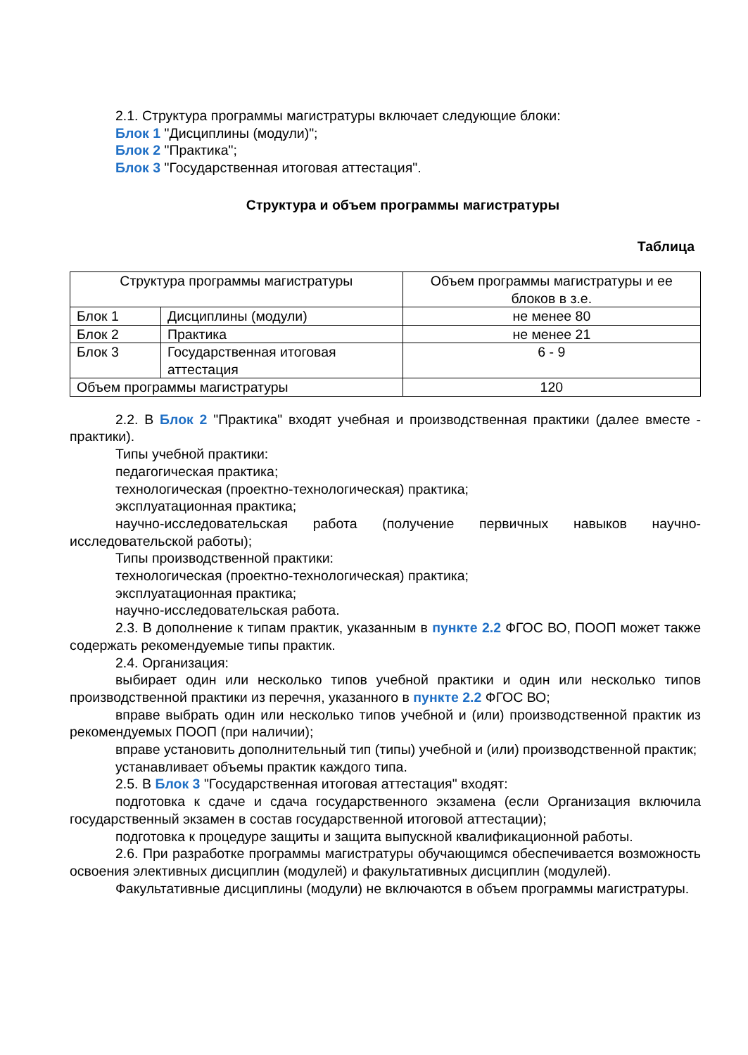2.1. Структура программы магистратуры включает следующие блоки:
Блок 1 "Дисциплины (модули)";
Блок 2 "Практика";
Блок 3 "Государственная итоговая аттестация".
Структура и объем программы магистратуры
Таблица
| Структура программы магистратуры | | Объем программы магистратуры и ее блоков в з.е. |
| Блок 1 | Дисциплины (модули) | не менее 80 |
| Блок 2 | Практика | не менее 21 |
| Блок 3 | Государственная итоговая аттестация | 6 - 9 |
| Объем программы магистратуры | | 120 |
2.2. В Блок 2 "Практика" входят учебная и производственная практики (далее вместе - практики).
Типы учебной практики:
педагогическая практика;
технологическая (проектно-технологическая) практика;
эксплуатационная практика;
научно-исследовательская работа (получение первичных навыков научно-исследовательской работы);
Типы производственной практики:
технологическая (проектно-технологическая) практика;
эксплуатационная практика;
научно-исследовательская работа.
2.3. В дополнение к типам практик, указанным в пункте 2.2 ФГОС ВО, ПООП может также содержать рекомендуемые типы практик.
2.4. Организация:
выбирает один или несколько типов учебной практики и один или несколько типов производственной практики из перечня, указанного в пункте 2.2 ФГОС ВО;
вправе выбрать один или несколько типов учебной и (или) производственной практик из рекомендуемых ПООП (при наличии);
вправе установить дополнительный тип (типы) учебной и (или) производственной практик;
устанавливает объемы практик каждого типа.
2.5. В Блок 3 "Государственная итоговая аттестация" входят:
подготовка к сдаче и сдача государственного экзамена (если Организация включила государственный экзамен в состав государственной итоговой аттестации);
подготовка к процедуре защиты и защита выпускной квалификационной работы.
2.6. При разработке программы магистратуры обучающимся обеспечивается возможность освоения элективных дисциплин (модулей) и факультативных дисциплин (модулей).
Факультативные дисциплины (модули) не включаются в объем программы магистратуры.